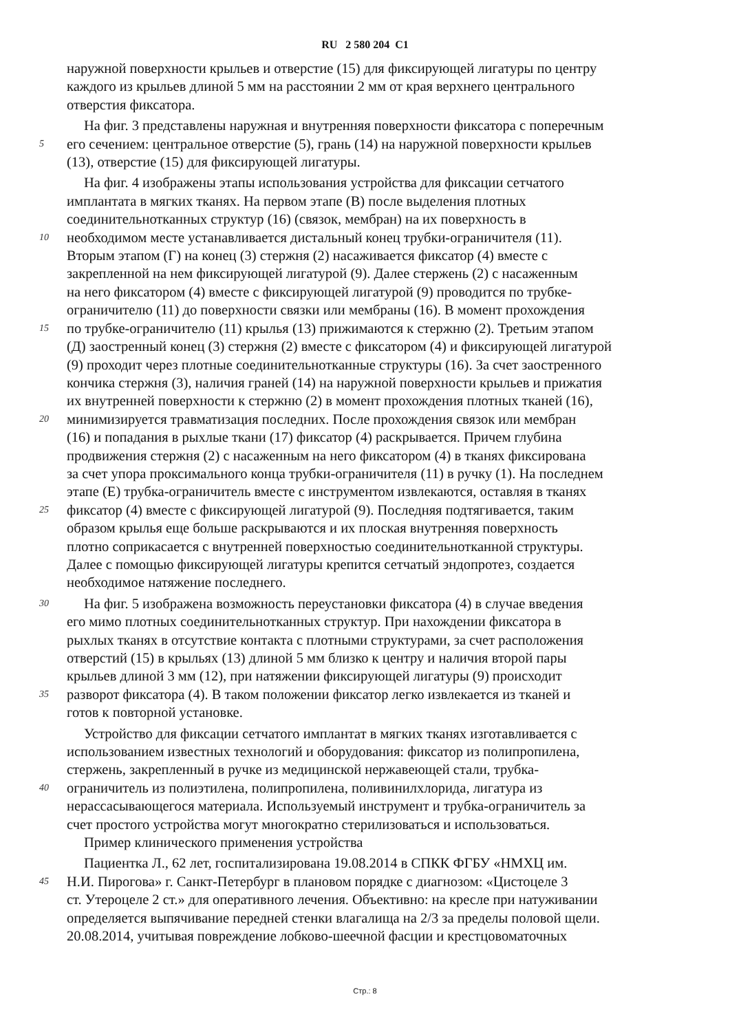RU 2 580 204 C1
наружной поверхности крыльев и отверстие (15) для фиксирующей лигатуры по центру
каждого из крыльев длиной 5 мм на расстоянии 2 мм от края верхнего центрального
отверстия фиксатора.
На фиг. 3 представлены наружная и внутренняя поверхности фиксатора с поперечным
5 его сечением: центральное отверстие (5), грань (14) на наружной поверхности крыльев
(13), отверстие (15) для фиксирующей лигатуры.
На фиг. 4 изображены этапы использования устройства для фиксации сетчатого
имплантата в мягких тканях. На первом этапе (В) после выделения плотных
соединительнотканных структур (16) (связок, мембран) на их поверхность в
10 необходимом месте устанавливается дистальный конец трубки-ограничителя (11).
Вторым этапом (Г) на конец (3) стержня (2) насаживается фиксатор (4) вместе с
закрепленной на нем фиксирующей лигатурой (9). Далее стержень (2) с насаженным
на него фиксатором (4) вместе с фиксирующей лигатурой (9) проводится по трубке-
ограничителю (11) до поверхности связки или мембраны (16). В момент прохождения
15 по трубке-ограничителю (11) крылья (13) прижимаются к стержню (2). Третьим этапом
(Д) заостренный конец (3) стержня (2) вместе с фиксатором (4) и фиксирующей лигатурой
(9) проходит через плотные соединительнотканные структуры (16). За счет заостренного
кончика стержня (3), наличия граней (14) на наружной поверхности крыльев и прижатия
их внутренней поверхности к стержню (2) в момент прохождения плотных тканей (16),
20 минимизируется травматизация последних. После прохождения связок или мембран
(16) и попадания в рыхлые ткани (17) фиксатор (4) раскрывается. Причем глубина
продвижения стержня (2) с насаженным на него фиксатором (4) в тканях фиксирована
за счет упора проксимального конца трубки-ограничителя (11) в ручку (1). На последнем
этапе (Е) трубка-ограничитель вместе с инструментом извлекаются, оставляя в тканях
25 фиксатор (4) вместе с фиксирующей лигатурой (9). Последняя подтягивается, таким
образом крылья еще больше раскрываются и их плоская внутренняя поверхность
плотно соприкасается с внутренней поверхностью соединительнотканной структуры.
Далее с помощью фиксирующей лигатуры крепится сетчатый эндопротез, создается
необходимое натяжение последнего.
30 На фиг. 5 изображена возможность переустановки фиксатора (4) в случае введения
его мимо плотных соединительнотканных структур. При нахождении фиксатора в
рыхлых тканях в отсутствие контакта с плотными структурами, за счет расположения
отверстий (15) в крыльях (13) длиной 5 мм близко к центру и наличия второй пары
крыльев длиной 3 мм (12), при натяжении фиксирующей лигатуры (9) происходит
35 разворот фиксатора (4). В таком положении фиксатор легко извлекается из тканей и
готов к повторной установке.
Устройство для фиксации сетчатого имплантат в мягких тканях изготавливается с
использованием известных технологий и оборудования: фиксатор из полипропилена,
стержень, закрепленный в ручке из медицинской нержавеющей стали, трубка-
40 ограничитель из полиэтилена, полипропилена, поливинилхлорида, лигатура из
нерассасывающегося материала. Используемый инструмент и трубка-ограничитель за
счет простого устройства могут многократно стерилизоваться и использоваться.
Пример клинического применения устройства
Пациентка Л., 62 лет, госпитализирована 19.08.2014 в СПКК ФГБУ «НМХЦ им.
45 Н.И. Пирогова» г. Санкт-Петербург в плановом порядке с диагнозом: «Цистоцеле 3
ст. Утероцеле 2 ст.» для оперативного лечения. Объективно: на кресле при натуживании
определяется выпячивание передней стенки влагалища на 2/3 за пределы половой щели.
20.08.2014, учитывая повреждение лобково-шеечной фасции и крестцовоматочных
Стр.: 8